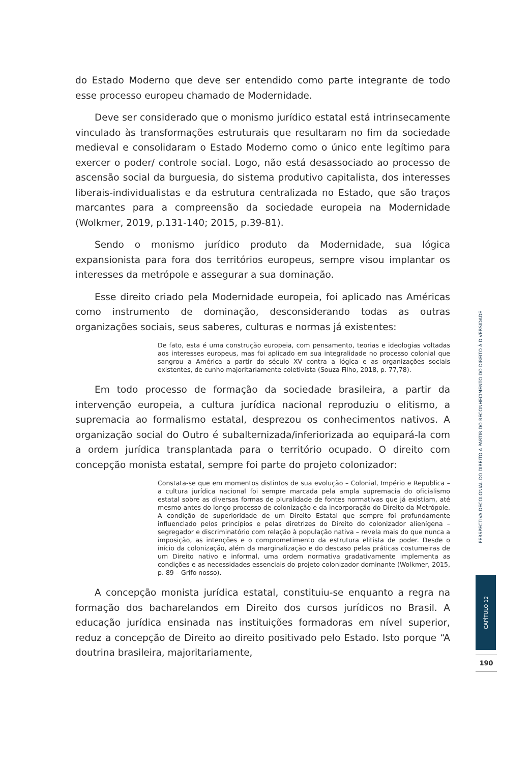do Estado Moderno que deve ser entendido como parte integrante de todo esse processo europeu chamado de Modernidade.
Deve ser considerado que o monismo jurídico estatal está intrinsecamente vinculado às transformações estruturais que resultaram no fim da sociedade medieval e consolidaram o Estado Moderno como o único ente legítimo para exercer o poder/ controle social. Logo, não está desassociado ao processo de ascensão social da burguesia, do sistema produtivo capitalista, dos interesses liberais-individualistas e da estrutura centralizada no Estado, que são traços marcantes para a compreensão da sociedade europeia na Modernidade (Wolkmer, 2019, p.131-140; 2015, p.39-81).
Sendo o monismo jurídico produto da Modernidade, sua lógica expansionista para fora dos territórios europeus, sempre visou implantar os interesses da metrópole e assegurar a sua dominação.
Esse direito criado pela Modernidade europeia, foi aplicado nas Américas como instrumento de dominação, desconsiderando todas as outras organizações sociais, seus saberes, culturas e normas já existentes:
De fato, esta é uma construção europeia, com pensamento, teorias e ideologias voltadas aos interesses europeus, mas foi aplicado em sua integralidade no processo colonial que sangrou a América a partir do século XV contra a lógica e as organizações sociais existentes, de cunho majoritariamente coletivista (Souza Filho, 2018, p. 77,78).
Em todo processo de formação da sociedade brasileira, a partir da intervenção europeia, a cultura jurídica nacional reproduziu o elitismo, a supremacia ao formalismo estatal, desprezou os conhecimentos nativos. A organização social do Outro é subalternizada/inferiorizada ao equipará-la com a ordem jurídica transplantada para o território ocupado. O direito com concepção monista estatal, sempre foi parte do projeto colonizador:
Constata-se que em momentos distintos de sua evolução – Colonial, Império e Republica – a cultura jurídica nacional foi sempre marcada pela ampla supremacia do oficialismo estatal sobre as diversas formas de pluralidade de fontes normativas que já existiam, até mesmo antes do longo processo de colonização e da incorporação do Direito da Metrópole. A condição de superioridade de um Direito Estatal que sempre foi profundamente influenciado pelos princípios e pelas diretrizes do Direito do colonizador alienígena – segregador e discriminatório com relação à população nativa – revela mais do que nunca a imposição, as intenções e o comprometimento da estrutura elitista de poder. Desde o início da colonização, além da marginalização e do descaso pelas práticas costumeiras de um Direito nativo e informal, uma ordem normativa gradativamente implementa as condições e as necessidades essenciais do projeto colonizador dominante (Wolkmer, 2015, p. 89 – Grifo nosso).
A concepção monista jurídica estatal, constituiu-se enquanto a regra na formação dos bacharelandos em Direito dos cursos jurídicos no Brasil. A educação jurídica ensinada nas instituições formadoras em nível superior, reduz a concepção de Direito ao direito positivado pelo Estado. Isto porque “A doutrina brasileira, majoritariamente,
PERSPECTIVA DECOLONIAL DO DIREITO A PARTIR DO RECONHECIMENTO DO DIREITO À DIVERSIDADE
CAPÍTULO 12
190